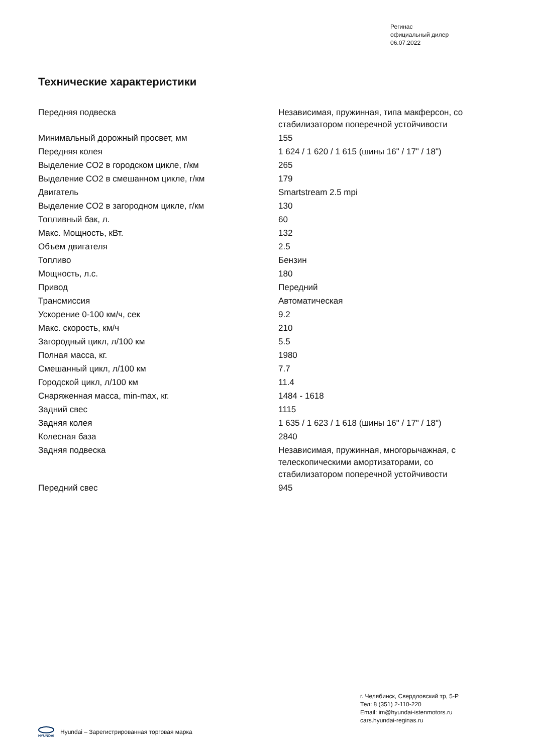Регинас
официальный дилер
06.07.2022
Технические характеристики
| Передняя подвеска | Независимая, пружинная, типа макферсон, со стабилизатором поперечной устойчивости |
| Минимальный дорожный просвет, мм | 155 |
| Передняя колея | 1 624 / 1 620 / 1 615 (шины 16" / 17" / 18") |
| Выделение CO2 в городском цикле, г/км | 265 |
| Выделение CO2 в смешанном цикле, г/км | 179 |
| Двигатель | Smartstream 2.5 mpi |
| Выделение CO2 в загородном цикле, г/км | 130 |
| Топливный бак, л. | 60 |
| Макс. Мощность, кВт. | 132 |
| Объем двигателя | 2.5 |
| Топливо | Бензин |
| Мощность, л.с. | 180 |
| Привод | Передний |
| Трансмиссия | Автоматическая |
| Ускорение 0-100 км/ч, сек | 9.2 |
| Макс. скорость, км/ч | 210 |
| Загородный цикл, л/100 км | 5.5 |
| Полная масса, кг. | 1980 |
| Смешанный цикл, л/100 км | 7.7 |
| Городской цикл, л/100 км | 11.4 |
| Снаряженная масса, min-max, кг. | 1484 - 1618 |
| Задний свес | 1115 |
| Задняя колея | 1 635 / 1 623 / 1 618 (шины 16" / 17" / 18") |
| Колесная база | 2840 |
| Задняя подвеска | Независимая, пружинная, многорычажная, с телескопическими амортизаторами, со стабилизатором поперечной устойчивости |
| Передний свес | 945 |
г. Челябинск, Свердловский тр, 5-Р
Тел: 8 (351) 2-110-220
Email: im@hyundai-istenmotors.ru
cars.hyundai-reginas.ru
HYUNDAI
Hyundai – Зарегистрированная торговая марка